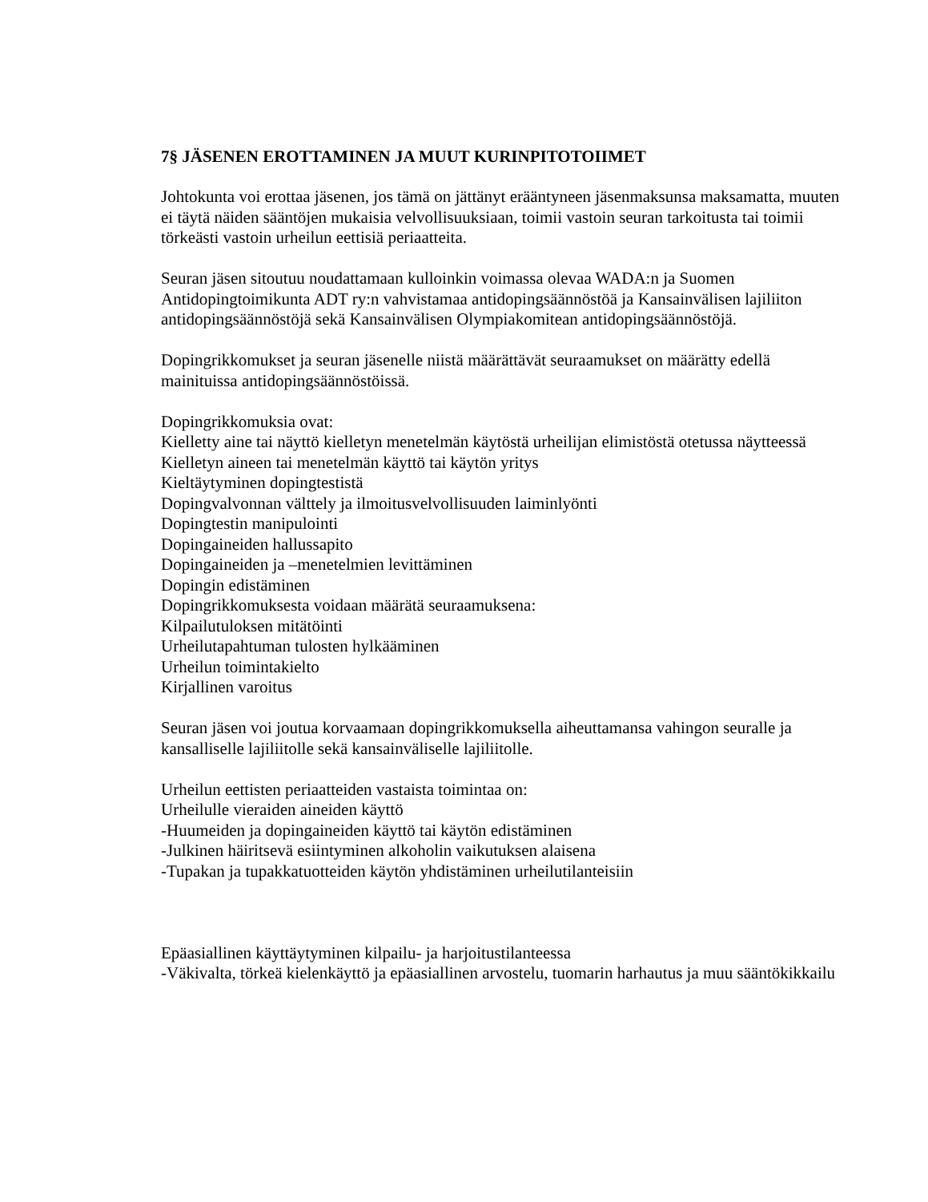7§ JÄSENEN EROTTAMINEN JA MUUT KURINPITOTOIIMET
Johtokunta voi erottaa jäsenen, jos tämä on jättänyt erääntyneen jäsenmaksunsa maksamatta, muuten ei täytä näiden sääntöjen mukaisia velvollisuuksiaan, toimii vastoin seuran tarkoitusta tai toimii törkeästi vastoin urheilun eettisiä periaatteita.
Seuran jäsen sitoutuu noudattamaan kulloinkin voimassa olevaa WADA:n ja Suomen Antidopingtoimikunta ADT ry:n vahvistamaa antidopingsäännöstöä ja Kansainvälisen lajiliiton antidopingsäännöstöjä sekä Kansainvälisen Olympiakomitean antidopingsäännöstöjä.
Dopingrikkomukset ja seuran jäsenelle niistä määrättävät seuraamukset on määrätty edellä mainituissa antidopingsäännöstöissä.
Dopingrikkomuksia ovat:
Kielletty aine tai näyttö kielletyn menetelmän käytöstä urheilijan elimistöstä otetussa näytteessä
Kielletyn aineen tai menetelmän käyttö tai käytön yritys
Kieltäytyminen dopingtestistä
Dopingvalvonnan välttely ja ilmoitusvelvollisuuden laiminlyönti
Dopingtestin manipulointi
Dopingaineiden hallussapito
Dopingaineiden ja –menetelmien levittäminen
Dopingin edistäminen
Dopingrikkomuksesta voidaan määrätä seuraamuksena:
Kilpailutuloksen mitätöinti
Urheilutapahtuman tulosten hylkääminen
Urheilun toimintakielto
Kirjallinen varoitus
Seuran jäsen voi joutua korvaamaan dopingrikkomuksella aiheuttamansa vahingon seuralle ja kansalliselle lajiliitolle sekä kansainväliselle lajiliitolle.
Urheilun eettisten periaatteiden vastaista toimintaa on:
Urheilulle vieraiden aineiden käyttö
-Huumeiden ja dopingaineiden käyttö tai käytön edistäminen
-Julkinen häiritsevä esiintyminen alkoholin vaikutuksen alaisena
-Tupakan ja tupakkatuotteiden käytön yhdistäminen urheilutilanteisiin
Epäasiallinen käyttäytyminen kilpailu- ja harjoitustilanteessa
-Väkivalta, törkeä kielenkäyttö ja epäasiallinen arvostelu, tuomarin harhautus ja muu sääntökikkailu